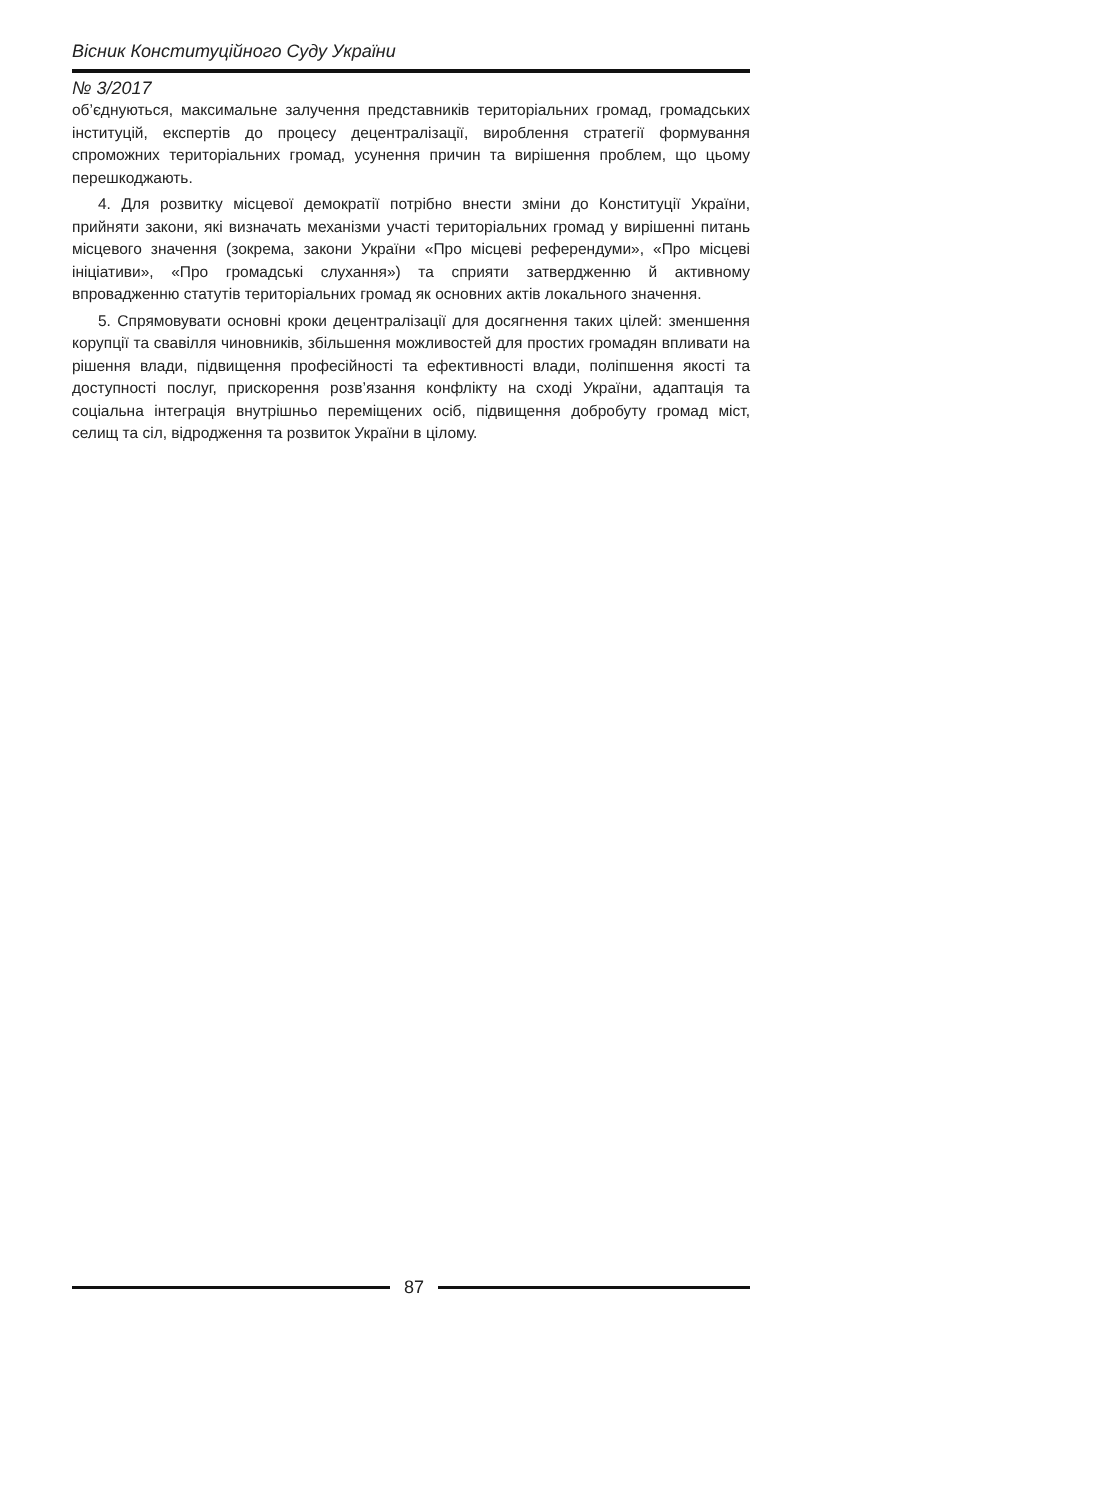Вісник Конституційного Суду України
№ 3/2017
об’єднуються, максимальне залучення представників територіальних громад, громадських інституцій, експертів до процесу децентралізації, вироблення стратегії формування спроможних територіальних громад, усунення причин та вирішення проблем, що цьому перешкоджають.
4. Для розвитку місцевої демократії потрібно внести зміни до Конституції України, прийняти закони, які визначать механізми участі територіальних громад у вирішенні питань місцевого значення (зокрема, закони України «Про місцеві референдуми», «Про місцеві ініціативи», «Про громадські слухання») та сприяти затвердженню й активному впровадженню статутів територіальних громад як основних актів локального значення.
5. Спрямовувати основні кроки децентралізації для досягнення таких цілей: зменшення корупції та свавілля чиновників, збільшення можливостей для простих громадян впливати на рішення влади, підвищення професійності та ефективності влади, поліпшення якості та доступності послуг, прискорення розв’язання конфлікту на сході України, адаптація та соціальна інтеграція внутрішньо переміщених осіб, підвищення добробуту громад міст, селищ та сіл, відродження та розвиток України в цілому.
87